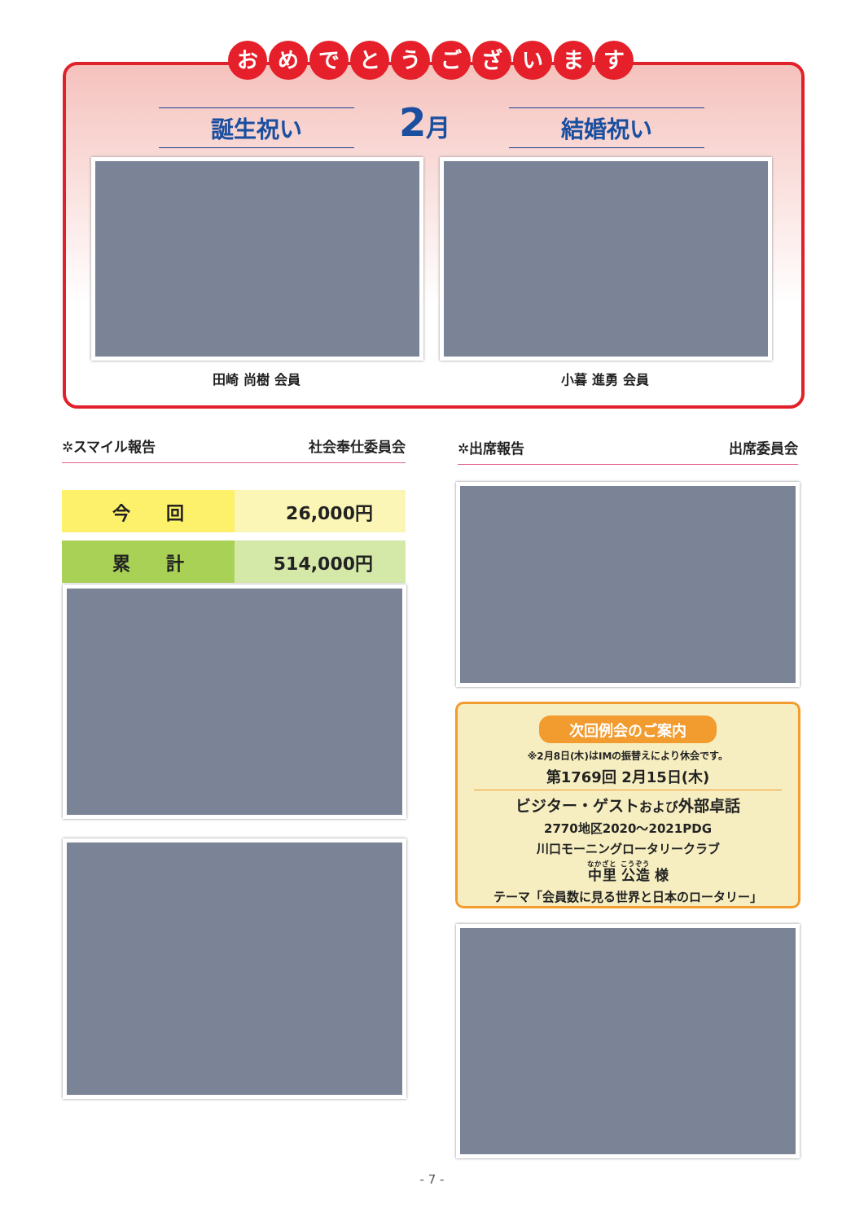おめでとうございます
誕生祝い 2月 結婚祝い
田崎 尚樹 会員 小暮 進勇 会員
✲スマイル報告 社会奉仕委員会
| 今 回 | 26,000円 |
| 累 計 | 514,000円 |
✲出席報告 出席委員会
次回例会のご案内
※2月8日(木)はIMの振替えにより休会です。
第1769回 2月15日(木)
ビジター・ゲストおよび外部卓話
2770地区2020～2021PDG
川口モーニングロータリークラブ
中里 公造 様
テーマ「会員数に見る世界と日本のロータリー」
- 7 -